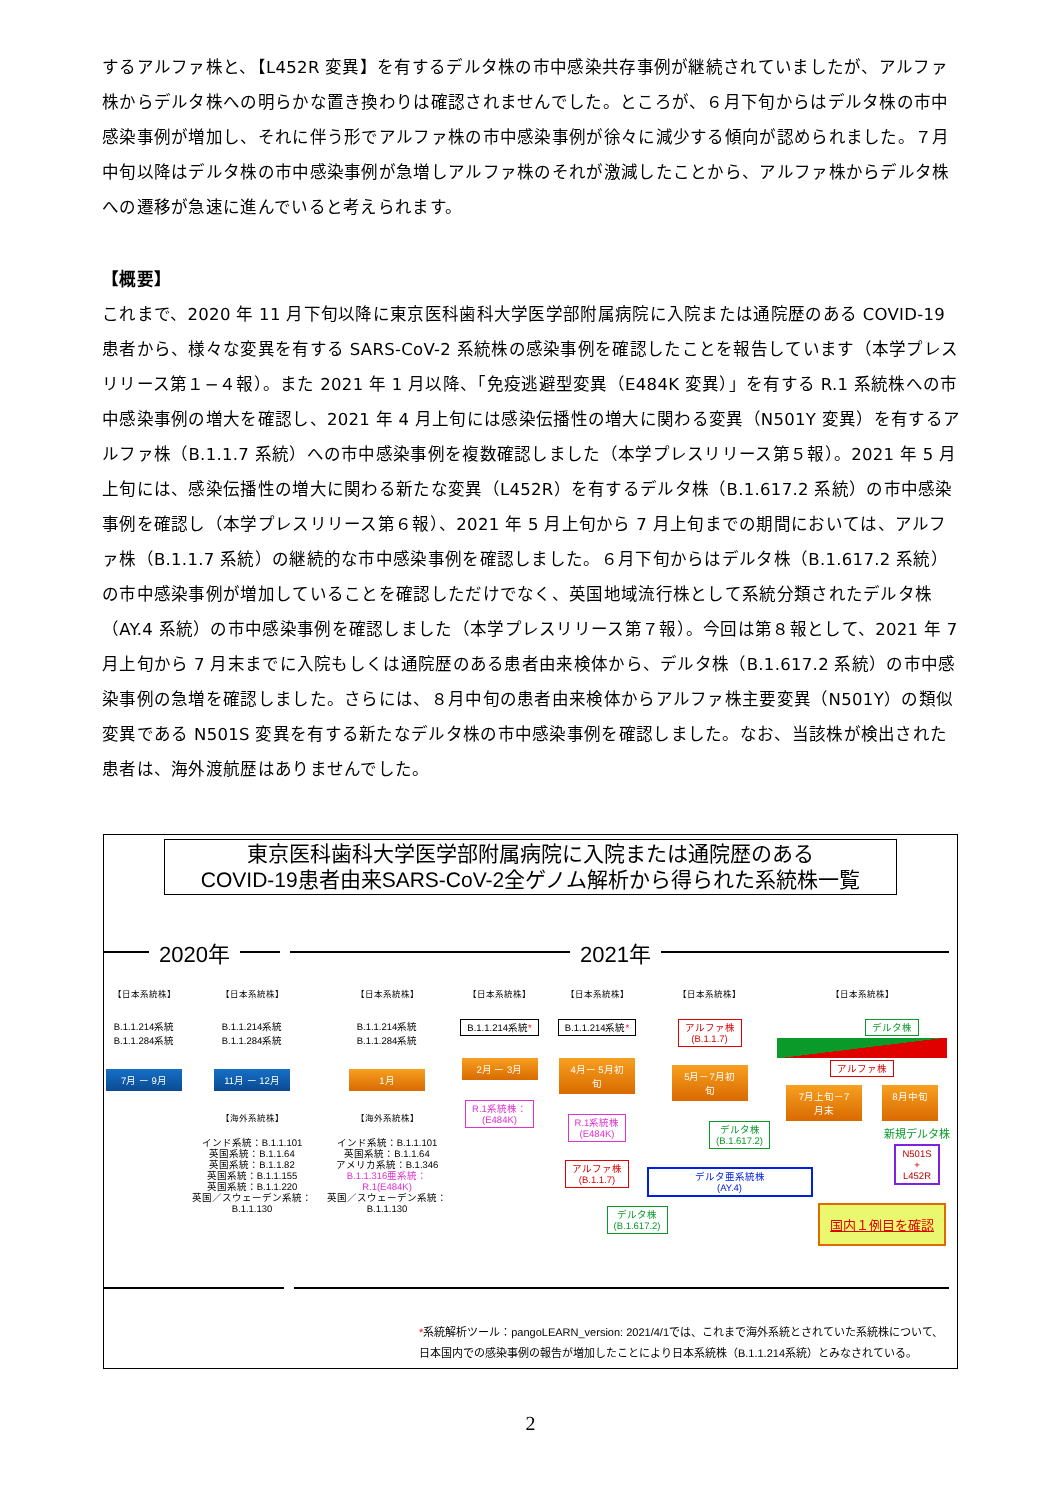するアルファ株と、【L452R 変異】を有するデルタ株の市中感染共存事例が継続されていましたが、アルファ株からデルタ株への明らかな置き換わりは確認されませんでした。ところが、６月下旬からはデルタ株の市中感染事例が増加し、それに伴う形でアルファ株の市中感染事例が徐々に減少する傾向が認められました。７月中旬以降はデルタ株の市中感染事例が急増しアルファ株のそれが激減したことから、アルファ株からデルタ株への遷移が急速に進んでいると考えられます。
【概要】
これまで、2020 年 11 月下旬以降に東京医科歯科大学医学部附属病院に入院または通院歴のある COVID-19 患者から、様々な変異を有する SARS-CoV-2 系統株の感染事例を確認したことを報告しています（本学プレスリリース第１−４報）。また 2021 年 1 月以降、「免疫逃避型変異（E484K 変異）」を有する R.1 系統株への市中感染事例の増大を確認し、2021 年 4 月上旬には感染伝播性の増大に関わる変異（N501Y 変異）を有するアルファ株（B.1.1.7 系統）への市中感染事例を複数確認しました（本学プレスリリース第５報）。2021 年 5 月上旬には、感染伝播性の増大に関わる新たな変異（L452R）を有するデルタ株（B.1.617.2 系統）の市中感染事例を確認し（本学プレスリリース第６報）、2021 年 5 月上旬から 7 月上旬までの期間においては、アルファ株（B.1.1.7 系統）の継続的な市中感染事例を確認しました。６月下旬からはデルタ株（B.1.617.2 系統）の市中感染事例が増加していることを確認しただけでなく、英国地域流行株として系統分類されたデルタ株（AY.4 系統）の市中感染事例を確認しました（本学プレスリリース第７報）。今回は第８報として、2021 年 7 月上旬から 7 月末までに入院もしくは通院歴のある患者由来検体から、デルタ株（B.1.617.2 系統）の市中感染事例の急増を確認しました。さらには、８月中旬の患者由来検体からアルファ株主要変異（N501Y）の類似変異である N501S 変異を有する新たなデルタ株の市中感染事例を確認しました。なお、当該株が検出された患者は、海外渡航歴はありませんでした。
東京医科歯科大学医学部附属病院に入院または通院歴のある
COVID-19患者由来SARS-CoV-2全ゲノム解析から得られた系統株一覧
2020年 2021年
【日本系統株】
B.1.1.214系統
B.1.1.284系統
7月 ー 9月
【日本系統株】
B.1.1.214系統
B.1.1.284系統
11月 ー 12月
【海外系統株】
インド系統：B.1.1.101
英国系統：B.1.1.64
英国系統：B.1.1.82
英国系統：B.1.1.155
英国系統：B.1.1.220
英国／スウェーデン系統：
B.1.1.130
【日本系統株】
B.1.1.214系統
B.1.1.284系統
1月
【海外系統株】
インド系統：B.1.1.101
英国系統：B.1.1.64
アメリカ系統：B.1.346
B.1.1.316亜系統：
R.1(E484K)
英国／スウェーデン系統：
B.1.1.130
【日本系統株】
B.1.1.214系統*
2月 ー 3月
R.1系統株：
(E484K)
【日本系統株】
B.1.1.214系統*
4月ー 5月初旬
R.1系統株
(E484K)
アルファ株
(B.1.1.7)
デルタ株
(B.1.617.2)
【日本系統株】
アルファ株
(B.1.1.7)
5月－7月初旬
デルタ株
(B.1.617.2)
デルタ亜系統株
(AY.4)
【日本系統株】
デルタ株
アルファ株
7月上旬－7月末
8月中旬
新規デルタ株
N501S
+
L452R
国内１例目を確認
*系統解析ツール：pangoLEARN_version: 2021/4/1では、これまで海外系統とされていた系統株について、
日本国内での感染事例の報告が増加したことにより日本系統株（B.1.1.214系統）とみなされている。
2